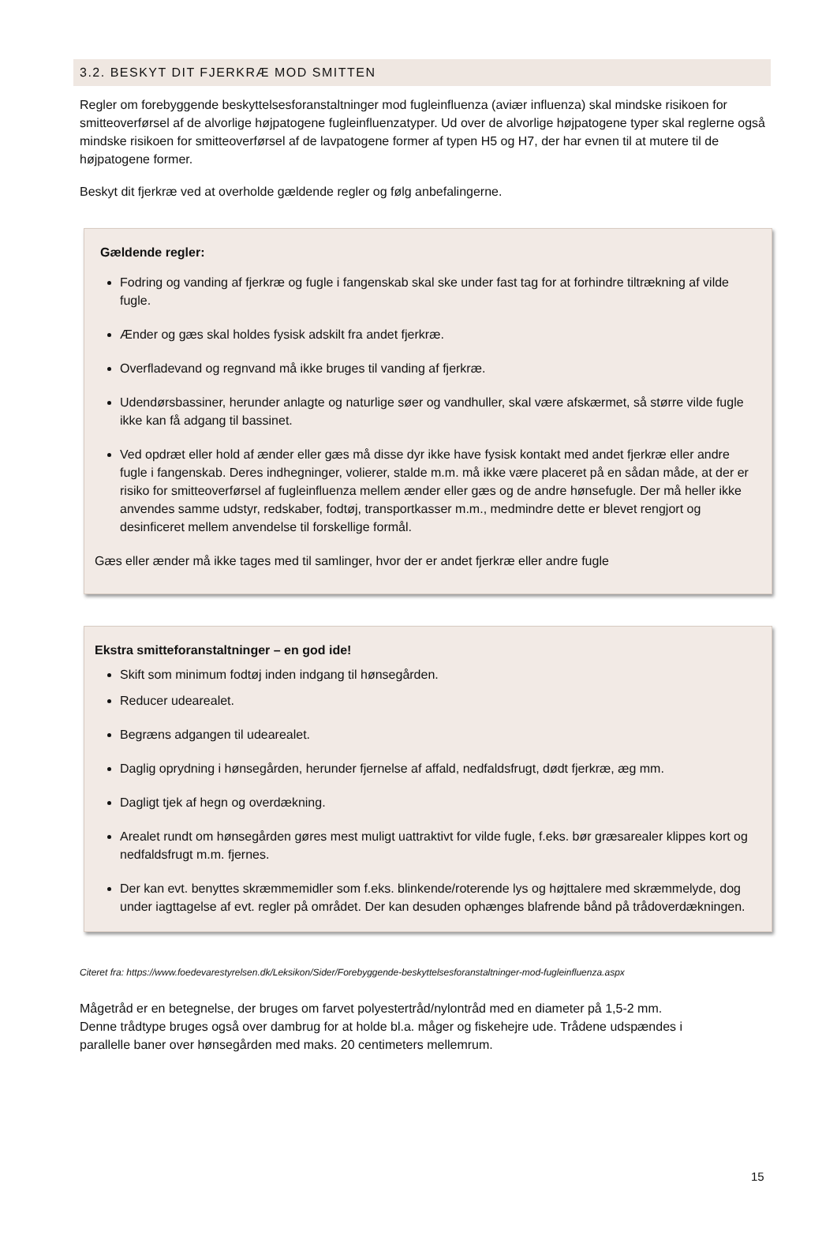3.2. BESKYT DIT FJERKRÆ MOD SMITTEN
Regler om forebyggende beskyttelsesforanstaltninger mod fugleinfluenza (aviær influenza) skal mindske risikoen for smitteoverførsel af de alvorlige højpatogene fugleinfluenzatyper. Ud over de alvorlige højpatogene typer skal reglerne også mindske risikoen for smitteoverførsel af de lavpatogene former af typen H5 og H7, der har evnen til at mutere til de højpatogene former.
Beskyt dit fjerkræ ved at overholde gældende regler og følg anbefalingerne.
Gældende regler:
Fodring og vanding af fjerkræ og fugle i fangenskab skal ske under fast tag for at forhindre tiltrækning af vilde fugle.
Ænder og gæs skal holdes fysisk adskilt fra andet fjerkræ.
Overfladevand og regnvand må ikke bruges til vanding af fjerkræ.
Udendørsbassiner, herunder anlagte og naturlige søer og vandhuller, skal være afskærmet, så større vilde fugle ikke kan få adgang til bassinet.
Ved opdræt eller hold af ænder eller gæs må disse dyr ikke have fysisk kontakt med andet fjerkræ eller andre fugle i fangenskab. Deres indhegninger, volierer, stalde m.m. må ikke være placeret på en sådan måde, at der er risiko for smitteoverførsel af fugleinfluenza mellem ænder eller gæs og de andre hønsefugle. Der må heller ikke anvendes samme udstyr, redskaber, fodtøj, transportkasser m.m., medmindre dette er blevet rengjort og desinficeret mellem anvendelse til forskellige formål.
Gæs eller ænder må ikke tages med til samlinger, hvor der er andet fjerkræ eller andre fugle
Ekstra smitteforanstaltninger – en god ide!
Skift som minimum fodtøj inden indgang til hønsegården.
Reducer udearealet.
Begræns adgangen til udearealet.
Daglig oprydning i hønsegården, herunder fjernelse af affald, nedfaldsfrugt, dødt fjerkræ, æg mm.
Dagligt tjek af hegn og overdækning.
Arealet rundt om hønsegården gøres mest muligt uattraktivt for vilde fugle, f.eks. bør græsarealer klippes kort og nedfaldsfrugt m.m. fjernes.
Der kan evt. benyttes skræmmemidler som f.eks. blinkende/roterende lys og højttalere med skræmmelyde, dog under iagttagelse af evt. regler på området. Der kan desuden ophænges blafrende bånd på trådoverdækningen.
Citeret fra: https://www.foedevarestyrelsen.dk/Leksikon/Sider/Forebyggende-beskyttelsesforanstaltninger-mod-fugleinfluenza.aspx
Mågetråd er en betegnelse, der bruges om farvet polyestertråd/nylontråd med en diameter på 1,5-2 mm. Denne trådtype bruges også over dambrug for at holde bl.a. måger og fiskehejre ude. Trådene udspændes i parallelle baner over hønsegården med maks. 20 centimeters mellemrum.
15